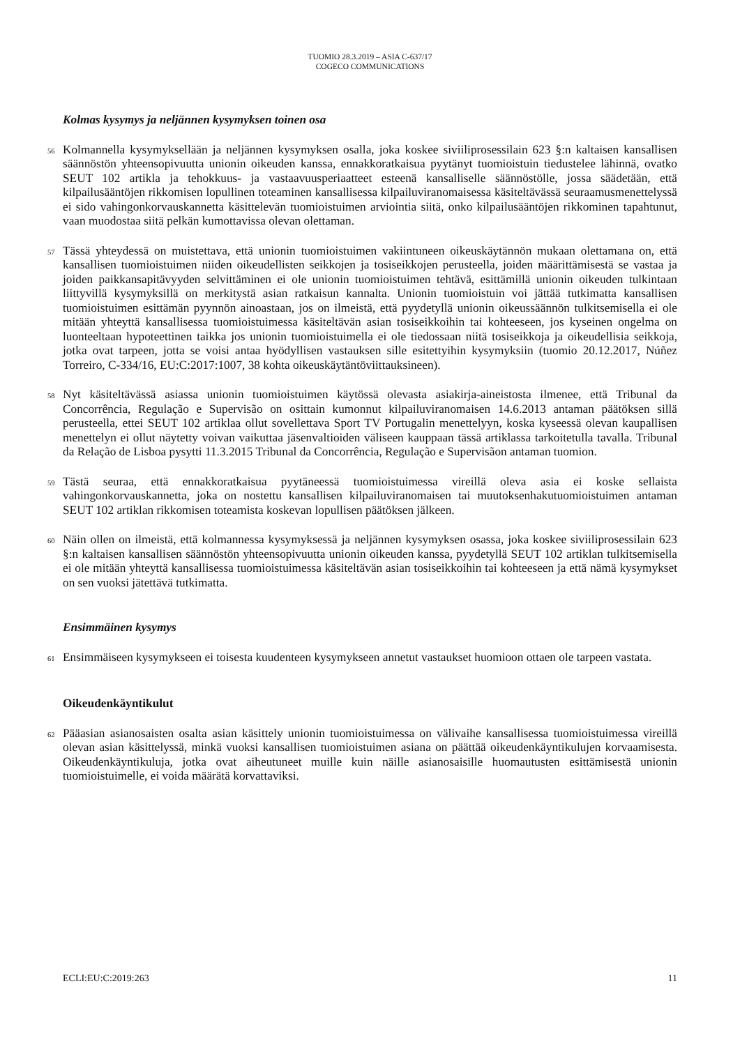TUOMIO 28.3.2019 – ASIA C-637/17
COGECO COMMUNICATIONS
Kolmas kysymys ja neljännen kysymyksen toinen osa
56
Kolmannella kysymyksellään ja neljännen kysymyksen osalla, joka koskee siviiliprosessilain 623 §:n kaltaisen kansallisen säännöstön yhteensopivuutta unionin oikeuden kanssa, ennakkoratkaisua pyytänyt tuomioistuin tiedustelee lähinnä, ovatko SEUT 102 artikla ja tehokkuus- ja vastaavuusperiaatteet esteenä kansalliselle säännöstölle, jossa säädetään, että kilpailusääntöjen rikkomisen lopullinen toteaminen kansallisessa kilpailuviranomaisessa käsiteltävässä seuraamusmenettelyssä ei sido vahingonkorvauskannetta käsittelevän tuomioistuimen arviointia siitä, onko kilpailusääntöjen rikkominen tapahtunut, vaan muodostaa siitä pelkän kumottavissa olevan olettaman.
57
Tässä yhteydessä on muistettava, että unionin tuomioistuimen vakiintuneen oikeuskäytännön mukaan olettamana on, että kansallisen tuomioistuimen niiden oikeudellisten seikkojen ja tosiseikkojen perusteella, joiden määrittämisestä se vastaa ja joiden paikkansapitävyyden selvittäminen ei ole unionin tuomioistuimen tehtävä, esittämillä unionin oikeuden tulkintaan liittyvillä kysymyksillä on merkitystä asian ratkaisun kannalta. Unionin tuomioistuin voi jättää tutkimatta kansallisen tuomioistuimen esittämän pyynnön ainoastaan, jos on ilmeistä, että pyydetyllä unionin oikeussäännön tulkitsemisella ei ole mitään yhteyttä kansallisessa tuomioistuimessa käsiteltävän asian tosiseikkoihin tai kohteeseen, jos kyseinen ongelma on luonteeltaan hypoteettinen taikka jos unionin tuomioistuimella ei ole tiedossaan niitä tosiseikkoja ja oikeudellisia seikkoja, jotka ovat tarpeen, jotta se voisi antaa hyödyllisen vastauksen sille esitettyihin kysymyksiin (tuomio 20.12.2017, Núñez Torreiro, C-334/16, EU:C:2017:1007, 38 kohta oikeuskäytäntöviittauksineen).
58
Nyt käsiteltävässä asiassa unionin tuomioistuimen käytössä olevasta asiakirja-aineistosta ilmenee, että Tribunal da Concorrência, Regulação e Supervisão on osittain kumonnut kilpailuviranomaisen 14.6.2013 antaman päätöksen sillä perusteella, ettei SEUT 102 artiklaa ollut sovellettava Sport TV Portugalin menettelyyn, koska kyseessä olevan kaupallisen menettelyn ei ollut näytetty voivan vaikuttaa jäsenvaltioiden väliseen kauppaan tässä artiklassa tarkoitetulla tavalla. Tribunal da Relação de Lisboa pysytti 11.3.2015 Tribunal da Concorrência, Regulação e Supervisãon antaman tuomion.
59
Tästä seuraa, että ennakkoratkaisua pyytäneessä tuomioistuimessa vireillä oleva asia ei koske sellaista vahingonkorvauskannetta, joka on nostettu kansallisen kilpailuviranomaisen tai muutoksenhakutuomioistuimen antaman SEUT 102 artiklan rikkomisen toteamista koskevan lopullisen päätöksen jälkeen.
60
Näin ollen on ilmeistä, että kolmannessa kysymyksessä ja neljännen kysymyksen osassa, joka koskee siviiliprosessilain 623 §:n kaltaisen kansallisen säännöstön yhteensopivuutta unionin oikeuden kanssa, pyydetyllä SEUT 102 artiklan tulkitsemisella ei ole mitään yhteyttä kansallisessa tuomioistuimessa käsiteltävän asian tosiseikkoihin tai kohteeseen ja että nämä kysymykset on sen vuoksi jätettävä tutkimatta.
Ensimmäinen kysymys
61
Ensimmäiseen kysymykseen ei toisesta kuudenteen kysymykseen annetut vastaukset huomioon ottaen ole tarpeen vastata.
Oikeudenkäyntikulut
62
Pääasian asianosaisten osalta asian käsittely unionin tuomioistuimessa on välivaihe kansallisessa tuomioistuimessa vireillä olevan asian käsittelyssä, minkä vuoksi kansallisen tuomioistuimen asiana on päättää oikeudenkäyntikulujen korvaamisesta. Oikeudenkäyntikuluja, jotka ovat aiheutuneet muille kuin näille asianosaisille huomautusten esittämisestä unionin tuomioistuimelle, ei voida määrätä korvattaviksi.
ECLI:EU:C:2019:263 11